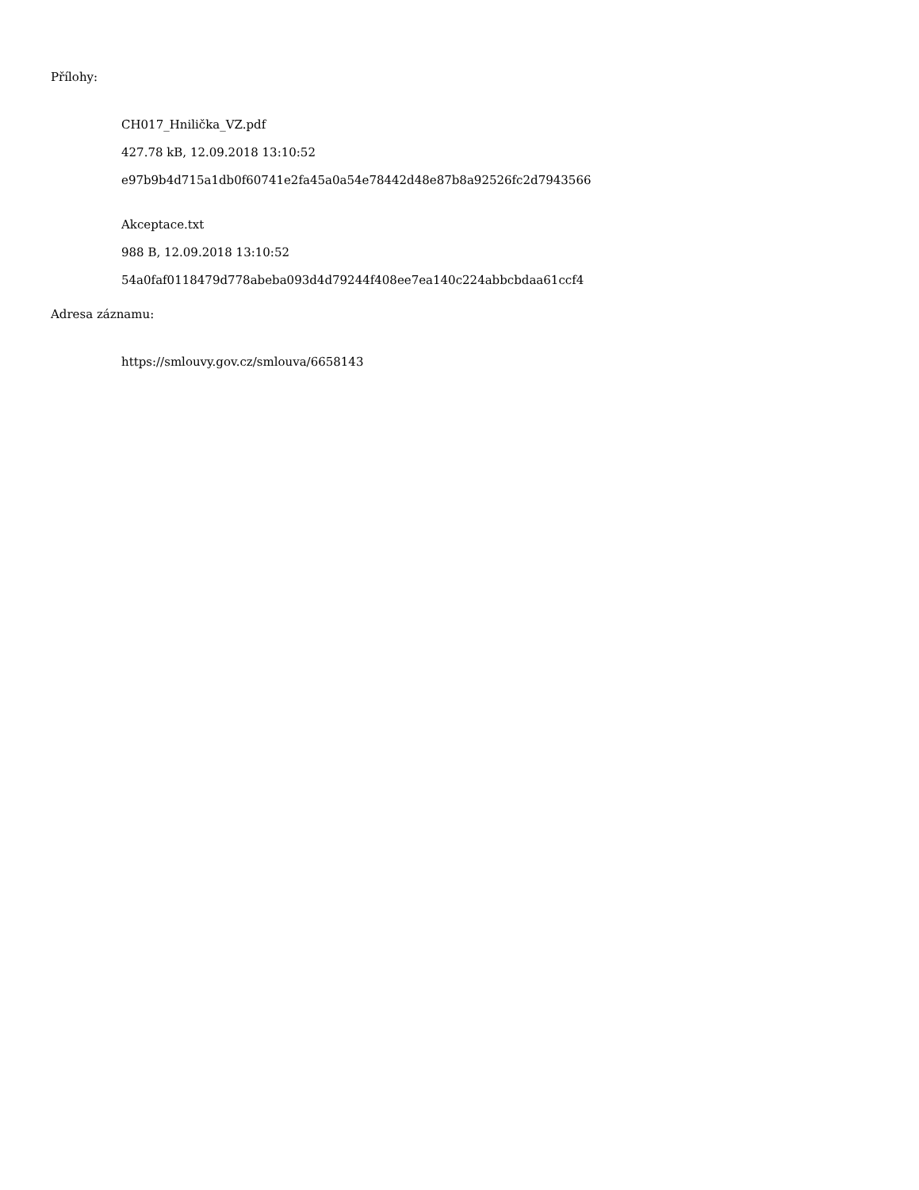Přílohy:
CH017_Hnilička_VZ.pdf
427.78 kB, 12.09.2018 13:10:52
e97b9b4d715a1db0f60741e2fa45a0a54e78442d48e87b8a92526fc2d7943566
Akceptace.txt
988 B, 12.09.2018 13:10:52
54a0faf0118479d778abeba093d4d79244f408ee7ea140c224abbcbdaa61ccf4
Adresa záznamu:
https://smlouvy.gov.cz/smlouva/6658143